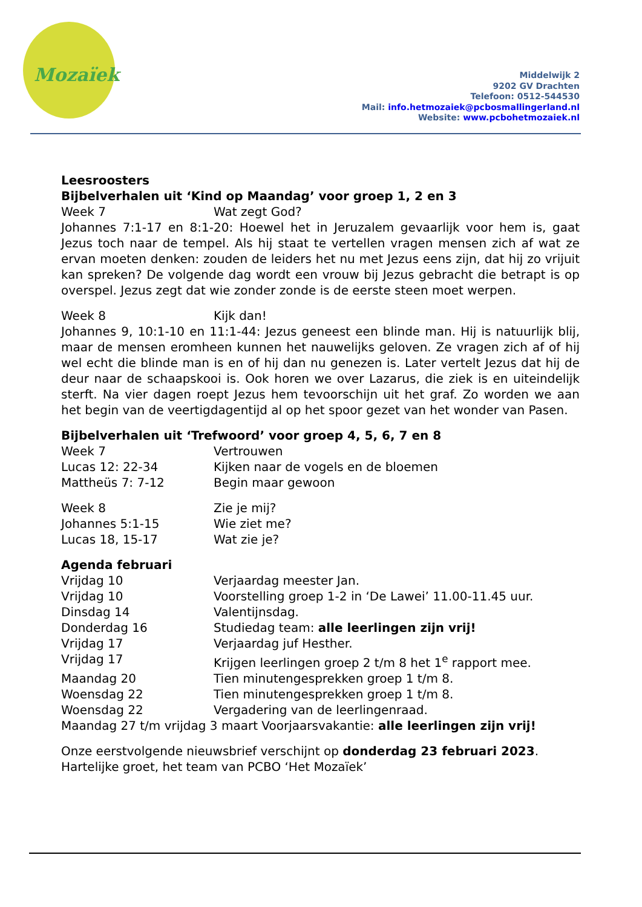Mozaïek
Middelwijk 2
9202 GV Drachten
Telefoon: 0512-544530
Mail: info.hetmozaiek@pcbosmallingerland.nl
Website: www.pcbohetmozaiek.nl
Leesroosters
Bijbelverhalen uit ‘Kind op Maandag’ voor groep 1, 2 en 3
Week 7 Wat zegt God?
Johannes 7:1-17 en 8:1-20: Hoewel het in Jeruzalem gevaarlijk voor hem is, gaat Jezus toch naar de tempel. Als hij staat te vertellen vragen mensen zich af wat ze ervan moeten denken: zouden de leiders het nu met Jezus eens zijn, dat hij zo vrijuit kan spreken? De volgende dag wordt een vrouw bij Jezus gebracht die betrapt is op overspel. Jezus zegt dat wie zonder zonde is de eerste steen moet werpen.
Week 8 Kijk dan!
Johannes 9, 10:1-10 en 11:1-44: Jezus geneest een blinde man. Hij is natuurlijk blij, maar de mensen eromheen kunnen het nauwelijks geloven. Ze vragen zich af of hij wel echt die blinde man is en of hij dan nu genezen is. Later vertelt Jezus dat hij de deur naar de schaapskooi is. Ook horen we over Lazarus, die ziek is en uiteindelijk sterft. Na vier dagen roept Jezus hem tevoorschijn uit het graf. Zo worden we aan het begin van de veertigdagentijd al op het spoor gezet van het wonder van Pasen.
Bijbelverhalen uit ‘Trefwoord’ voor groep 4, 5, 6, 7 en 8
Week 7 Vertrouwen
Lucas 12: 22-34 Kijken naar de vogels en de bloemen
Mattheüs 7: 7-12 Begin maar gewoon
Week 8 Zie je mij?
Johannes 5:1-15 Wie ziet me?
Lucas 18, 15-17 Wat zie je?
Agenda februari
Vrijdag 10 Verjaardag meester Jan.
Vrijdag 10 Voorstelling groep 1-2 in ‘De Lawei’ 11.00-11.45 uur.
Dinsdag 14 Valentijnsdag.
Donderdag 16 Studiedag team: alle leerlingen zijn vrij!
Vrijdag 17 Verjaardag juf Hesther.
Vrijdag 17 Krijgen leerlingen groep 2 t/m 8 het 1<sup>e</sup> rapport mee.
Maandag 20 Tien minutengesprekken groep 1 t/m 8.
Woensdag 22 Tien minutengesprekken groep 1 t/m 8.
Woensdag 22 Vergadering van de leerlingenraad.
Maandag 27 t/m vrijdag 3 maart Voorjaarsvakantie: alle leerlingen zijn vrij!
Onze eerstvolgende nieuwsbrief verschijnt op donderdag 23 februari 2023.
Hartelijke groet, het team van PCBO ‘Het Mozaïek’